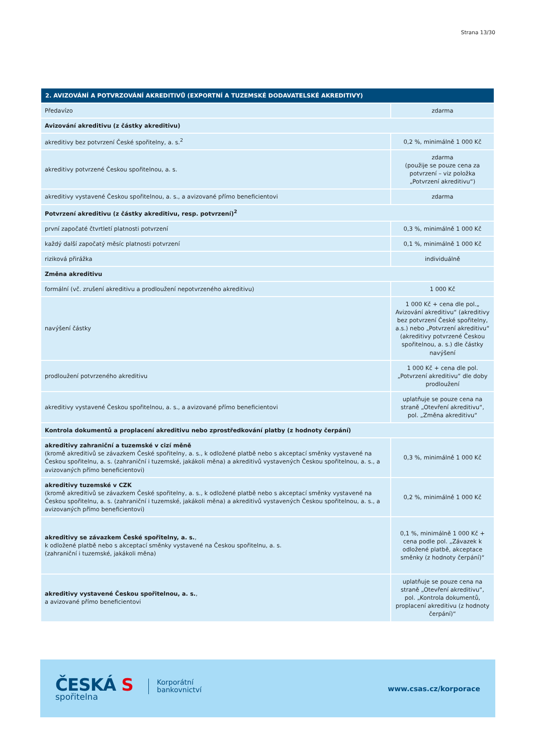Strana 13/30
| 2. AVIZOVÁNÍ A POTVRZOVÁNÍ AKREDITIVŮ (EXPORTNÍ A TUZEMSKÉ DODAVATELSKÉ AKREDITIVY) | |
| --- | --- |
| Předavízo | zdarma |
| Avizování akreditivu (z částky akreditivu) | |
| akreditivy bez potvrzení České spořitelny, a. s.<sup>2</sup> | 0,2 %, minimálně 1 000 Kč |
| akreditivy potvrzené Českou spořitelnou, a. s. | zdarma (použije se pouze cena za potvrzení – viz položka „Potvrzení akreditivu“) |
| akreditivy vystavené Českou spořitelnou, a. s., a avizované přímo beneficientovi | zdarma |
| Potvrzení akreditivu (z částky akreditivu, resp. potvrzení)<sup>2</sup> | |
| první započaté čtvrtletí platnosti potvrzení | 0,3 %, minimálně 1 000 Kč |
| každý další započatý měsíc platnosti potvrzení | 0,1 %, minimálně 1 000 Kč |
| riziková přirážka | individuálně |
| Změna akreditivu | |
| formální (vč. zrušení akreditivu a prodloužení nepotvrzeného akreditivu) | 1 000 Kč |
| navýšení částky | 1 000 Kč + cena dle pol.„ Avizování akreditivu“ (akreditivy bez potvrzení České spořitelny, a.s.) nebo „Potvrzení akreditivu“ (akreditivy potvrzené Českou spořitelnou, a. s.) dle částky navýšení |
| prodloužení potvrzeného akreditivu | 1 000 Kč + cena dle pol. „Potvrzení akreditivu“ dle doby prodloužení |
| akreditivy vystavené Českou spořitelnou, a. s., a avizované přímo beneficientovi | uplatňuje se pouze cena na straně „Otevření akreditivu“, pol. „Změna akreditivu“ |
| Kontrola dokumentů a proplacení akreditivu nebo zprostředkování platby (z hodnoty čerpání) | |
| akreditivy zahraniční a tuzemské v cizí měně (kromě akreditivů se závazkem České spořitelny, a. s., k odložené platbě nebo s akceptací směnky vystavené na Českou spořitelnu, a. s. (zahraniční i tuzemské, jakákoli měna) a akreditivů vystavených Českou spořitelnou, a. s., a avizovaných přímo beneficientovi) | 0,3 %, minimálně 1 000 Kč |
| akreditivy tuzemské v CZK (kromě akreditivů se závazkem České spořitelny, a. s., k odložené platbě nebo s akceptací směnky vystavené na Českou spořitelnu, a. s. (zahraniční i tuzemské, jakákoli měna) a akreditivů vystavených Českou spořitelnou, a. s., a avizovaných přímo beneficientovi) | 0,2 %, minimálně 1 000 Kč |
| akreditivy se závazkem České spořitelny, a. s. , k odložené platbě nebo s akceptací směnky vystavené na Českou spořitelnu, a. s. (zahraniční i tuzemské, jakákoli měna) | 0,1 %, minimálně 1 000 Kč + cena podle pol. „Závazek k odložené platbě, akceptace směnky (z hodnoty čerpání)“ |
| akreditivy vystavené Českou spořitelnou, a. s. , a avizované přímo beneficientovi | uplatňuje se pouze cena na straně „Otevření akreditivu“, pol. „Kontrola dokumentů, proplacení akreditivu (z hodnoty čerpání)“ |
ČESKÁ S
spořitelna
Korporátní
bankovnictví
www.csas.cz/korporace